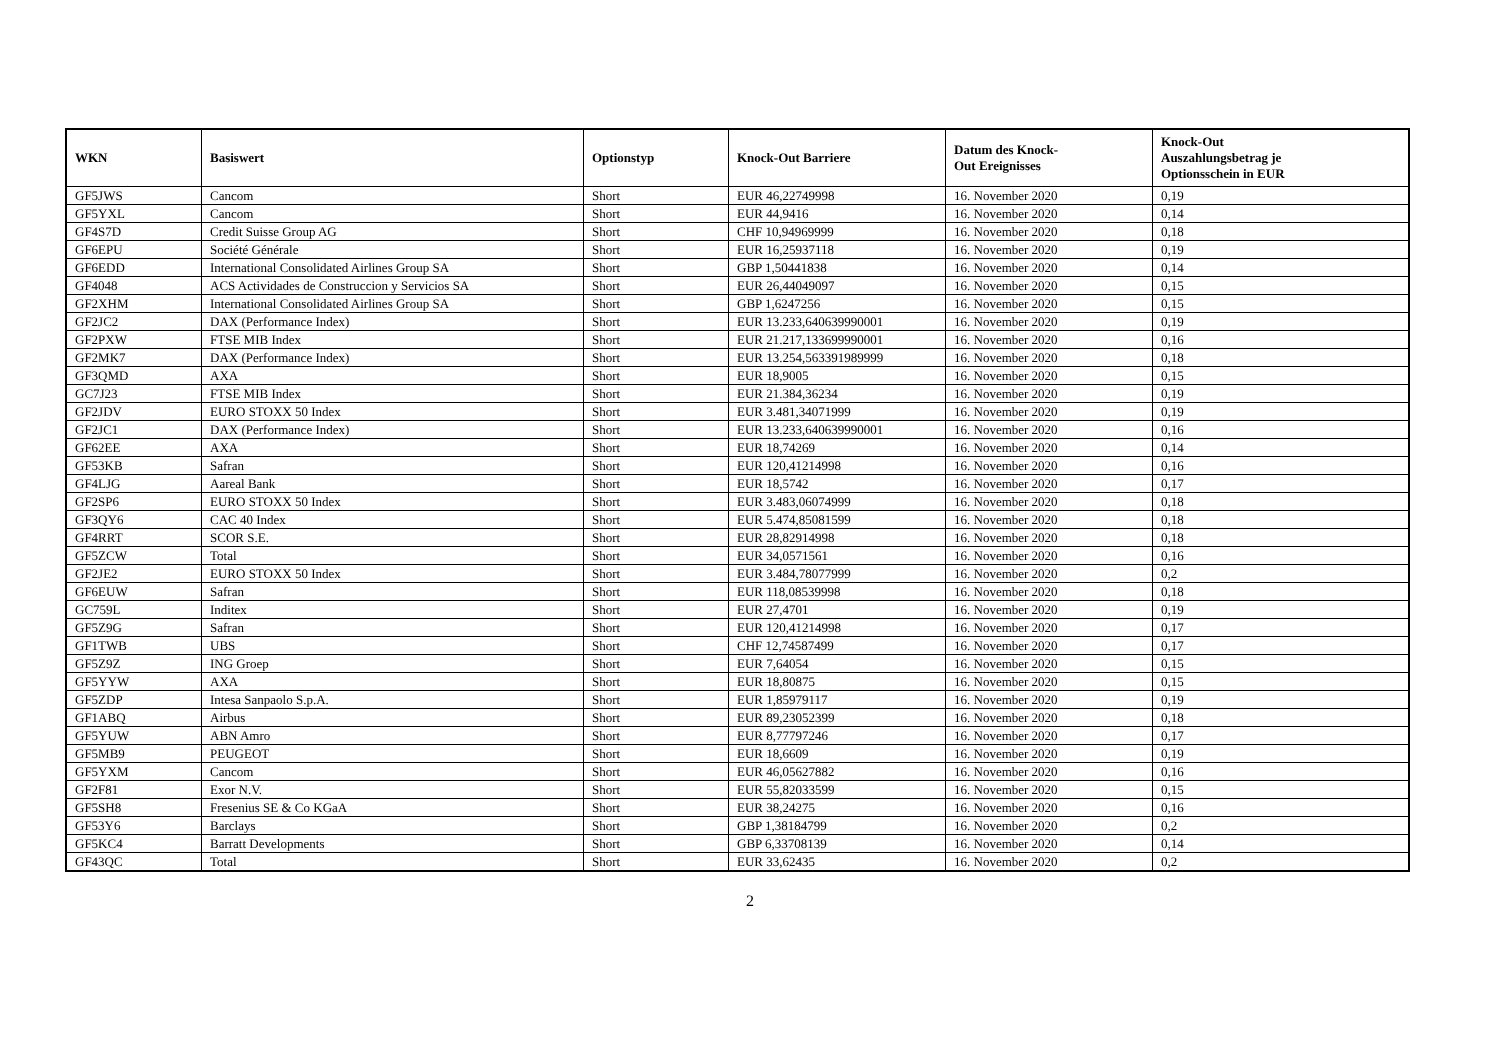| WKN | Basiswert | Optionstyp | Knock-Out Barriere | Datum des Knock- Out Ereignisses | Knock-Out Auszahlungsbetrag je Optionsschein in EUR |
| --- | --- | --- | --- | --- | --- |
| GF5JWS | Cancom | Short | EUR 46,22749998 | 16. November 2020 | 0,19 |
| GF5YXL | Cancom | Short | EUR 44,9416 | 16. November 2020 | 0,14 |
| GF4S7D | Credit Suisse Group AG | Short | CHF 10,94969999 | 16. November 2020 | 0,18 |
| GF6EPU | Société Générale | Short | EUR 16,25937118 | 16. November 2020 | 0,19 |
| GF6EDD | International Consolidated Airlines Group SA | Short | GBP 1,50441838 | 16. November 2020 | 0,14 |
| GF4048 | ACS Actividades de Construccion y Servicios SA | Short | EUR 26,44049097 | 16. November 2020 | 0,15 |
| GF2XHM | International Consolidated Airlines Group SA | Short | GBP 1,6247256 | 16. November 2020 | 0,15 |
| GF2JC2 | DAX (Performance Index) | Short | EUR 13.233,640639990001 | 16. November 2020 | 0,19 |
| GF2PXW | FTSE MIB Index | Short | EUR 21.217,133699990001 | 16. November 2020 | 0,16 |
| GF2MK7 | DAX (Performance Index) | Short | EUR 13.254,563391989999 | 16. November 2020 | 0,18 |
| GF3QMD | AXA | Short | EUR 18,9005 | 16. November 2020 | 0,15 |
| GC7J23 | FTSE MIB Index | Short | EUR 21.384,36234 | 16. November 2020 | 0,19 |
| GF2JDV | EURO STOXX 50 Index | Short | EUR 3.481,34071999 | 16. November 2020 | 0,19 |
| GF2JC1 | DAX (Performance Index) | Short | EUR 13.233,640639990001 | 16. November 2020 | 0,16 |
| GF62EE | AXA | Short | EUR 18,74269 | 16. November 2020 | 0,14 |
| GF53KB | Safran | Short | EUR 120,41214998 | 16. November 2020 | 0,16 |
| GF4LJG | Aareal Bank | Short | EUR 18,5742 | 16. November 2020 | 0,17 |
| GF2SP6 | EURO STOXX 50 Index | Short | EUR 3.483,06074999 | 16. November 2020 | 0,18 |
| GF3QY6 | CAC 40 Index | Short | EUR 5.474,85081599 | 16. November 2020 | 0,18 |
| GF4RRT | SCOR S.E. | Short | EUR 28,82914998 | 16. November 2020 | 0,18 |
| GF5ZCW | Total | Short | EUR 34,0571561 | 16. November 2020 | 0,16 |
| GF2JE2 | EURO STOXX 50 Index | Short | EUR 3.484,78077999 | 16. November 2020 | 0,2 |
| GF6EUW | Safran | Short | EUR 118,08539998 | 16. November 2020 | 0,18 |
| GC759L | Inditex | Short | EUR 27,4701 | 16. November 2020 | 0,19 |
| GF5Z9G | Safran | Short | EUR 120,41214998 | 16. November 2020 | 0,17 |
| GF1TWB | UBS | Short | CHF 12,74587499 | 16. November 2020 | 0,17 |
| GF5Z9Z | ING Groep | Short | EUR 7,64054 | 16. November 2020 | 0,15 |
| GF5YYW | AXA | Short | EUR 18,80875 | 16. November 2020 | 0,15 |
| GF5ZDP | Intesa Sanpaolo S.p.A. | Short | EUR 1,85979117 | 16. November 2020 | 0,19 |
| GF1ABQ | Airbus | Short | EUR 89,23052399 | 16. November 2020 | 0,18 |
| GF5YUW | ABN Amro | Short | EUR 8,77797246 | 16. November 2020 | 0,17 |
| GF5MB9 | PEUGEOT | Short | EUR 18,6609 | 16. November 2020 | 0,19 |
| GF5YXM | Cancom | Short | EUR 46,05627882 | 16. November 2020 | 0,16 |
| GF2F81 | Exor N.V. | Short | EUR 55,82033599 | 16. November 2020 | 0,15 |
| GF5SH8 | Fresenius SE & Co KGaA | Short | EUR 38,24275 | 16. November 2020 | 0,16 |
| GF53Y6 | Barclays | Short | GBP 1,38184799 | 16. November 2020 | 0,2 |
| GF5KC4 | Barratt Developments | Short | GBP 6,33708139 | 16. November 2020 | 0,14 |
| GF43QC | Total | Short | EUR 33,62435 | 16. November 2020 | 0,2 |
2